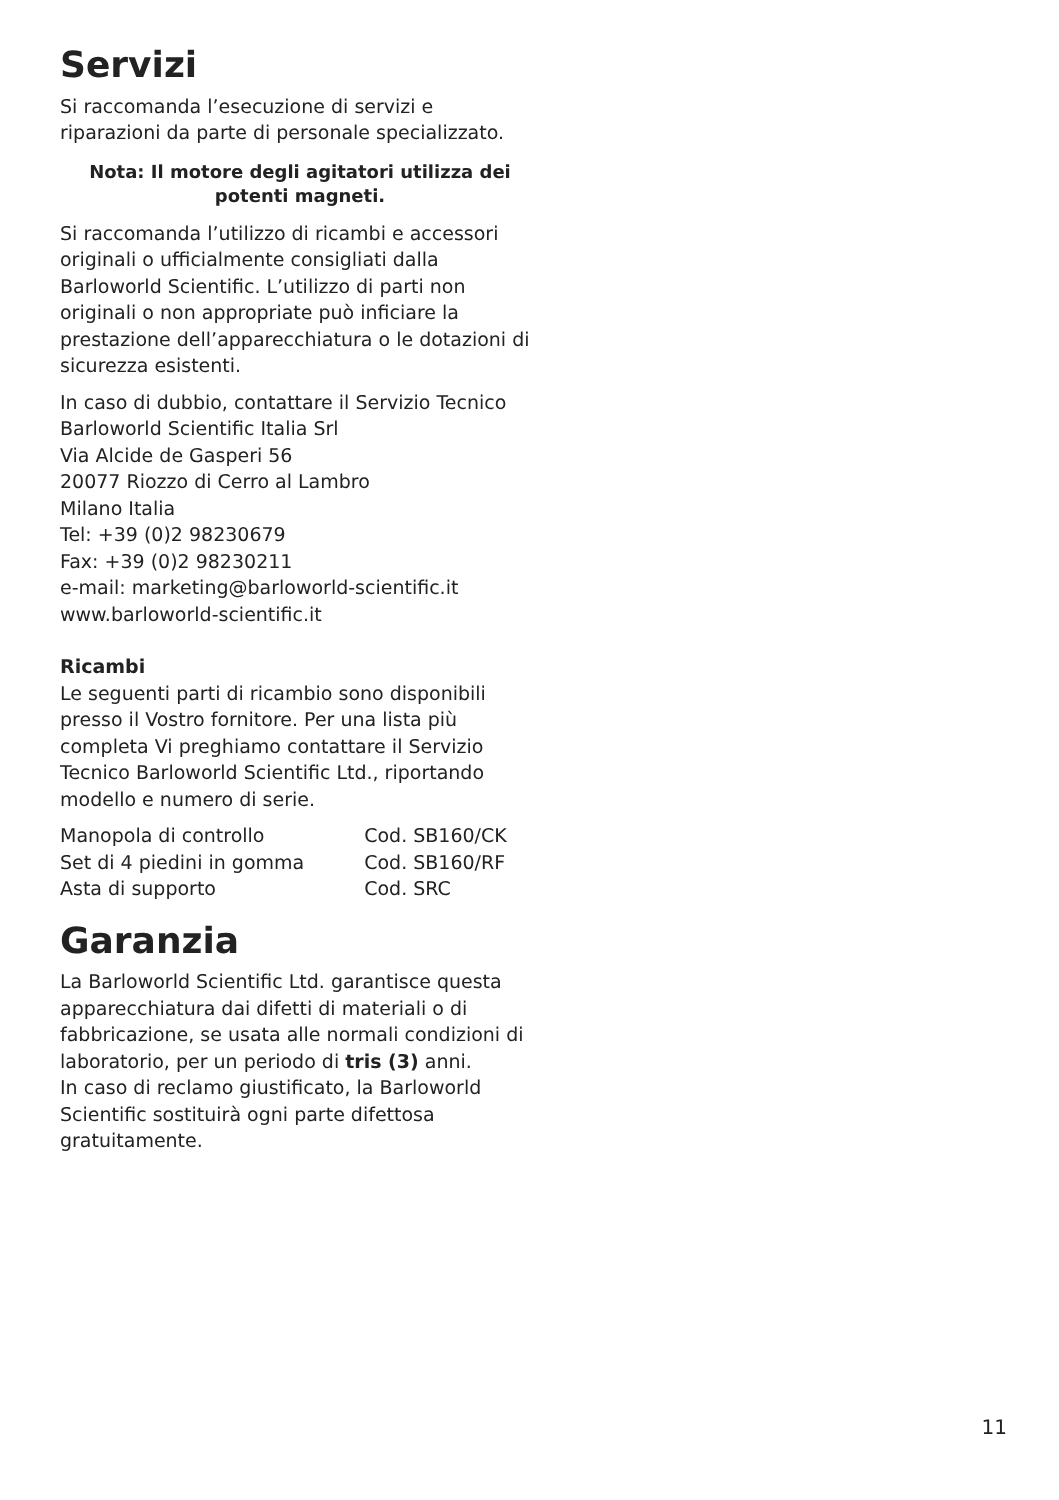Servizi
Si raccomanda l’esecuzione di servizi e
riparazioni da parte di personale specializzato.
Nota: Il motore degli agitatori utilizza dei
potenti magneti.
Si raccomanda l’utilizzo di ricambi e accessori originali o ufficialmente consigliati dalla Barloworld Scientific. L’utilizzo di parti non originali o non appropriate può inficiare la prestazione dell’apparecchiatura o le dotazioni di sicurezza esistenti.
In caso di dubbio, contattare il Servizio Tecnico
Barloworld Scientific Italia Srl
Via Alcide de Gasperi 56
20077 Riozzo di Cerro al Lambro
Milano Italia
Tel: +39 (0)2 98230679
Fax: +39 (0)2 98230211
e-mail: marketing@barloworld-scientific.it
www.barloworld-scientific.it
Ricambi
Le seguenti parti di ricambio sono disponibili presso il Vostro fornitore. Per una lista più completa Vi preghiamo contattare il Servizio Tecnico Barloworld Scientific Ltd., riportando modello e numero di serie.
| Manopola di controllo | Cod. SB160/CK |
| Set di 4 piedini in gomma | Cod. SB160/RF |
| Asta di supporto | Cod. SRC |
Garanzia
La Barloworld Scientific Ltd. garantisce questa apparecchiatura dai difetti di materiali o di fabbricazione, se usata alle normali condizioni di laboratorio, per un periodo di tris (3) anni.
In caso di reclamo giustificato, la Barloworld Scientific sostituirà ogni parte difettosa gratuitamente.
11